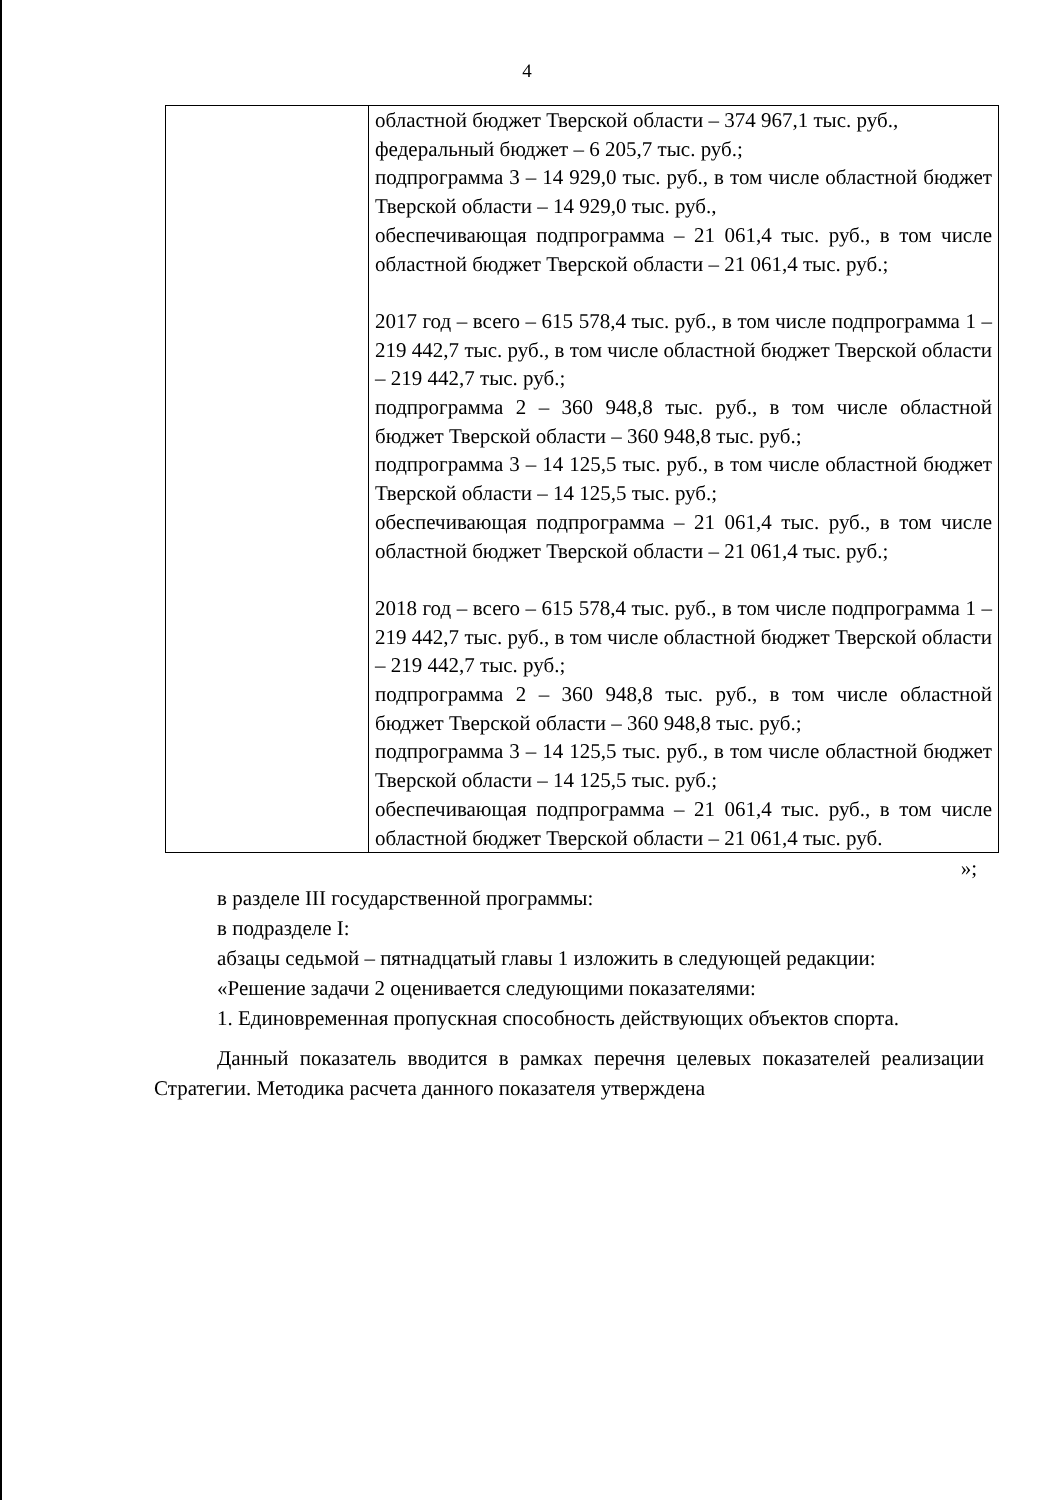4
| | областной бюджет Тверской области – 374 967,1 тыс. руб., федеральный бюджет – 6 205,7 тыс. руб.; подпрограмма 3 – 14 929,0 тыс. руб., в том числе областной бюджет Тверской области – 14 929,0 тыс. руб., обеспечивающая подпрограмма – 21 061,4 тыс. руб., в том числе областной бюджет Тверской области – 21 061,4 тыс. руб.; 2017 год – всего – 615 578,4 тыс. руб., в том числе подпрограмма 1 – 219 442,7 тыс. руб., в том числе областной бюджет Тверской области – 219 442,7 тыс. руб.; подпрограмма 2 – 360 948,8 тыс. руб., в том числе областной бюджет Тверской области – 360 948,8 тыс. руб.; подпрограмма 3 – 14 125,5 тыс. руб., в том числе областной бюджет Тверской области – 14 125,5 тыс. руб.; обеспечивающая подпрограмма – 21 061,4 тыс. руб., в том числе областной бюджет Тверской области – 21 061,4 тыс. руб.; 2018 год – всего – 615 578,4 тыс. руб., в том числе подпрограмма 1 – 219 442,7 тыс. руб., в том числе областной бюджет Тверской области – 219 442,7 тыс. руб.; подпрограмма 2 – 360 948,8 тыс. руб., в том числе областной бюджет Тверской области – 360 948,8 тыс. руб.; подпрограмма 3 – 14 125,5 тыс. руб., в том числе областной бюджет Тверской области – 14 125,5 тыс. руб.; обеспечивающая подпрограмма – 21 061,4 тыс. руб., в том числе областной бюджет Тверской области – 21 061,4 тыс. руб. |
»;
в разделе III государственной программы:
в подразделе I:
абзацы седьмой – пятнадцатый главы 1 изложить в следующей редакции:
«Решение задачи 2 оценивается следующими показателями:
1. Единовременная пропускная способность действующих объектов спорта.
Данный показатель вводится в рамках перечня целевых показателей реализации Стратегии. Методика расчета данного показателя утверждена